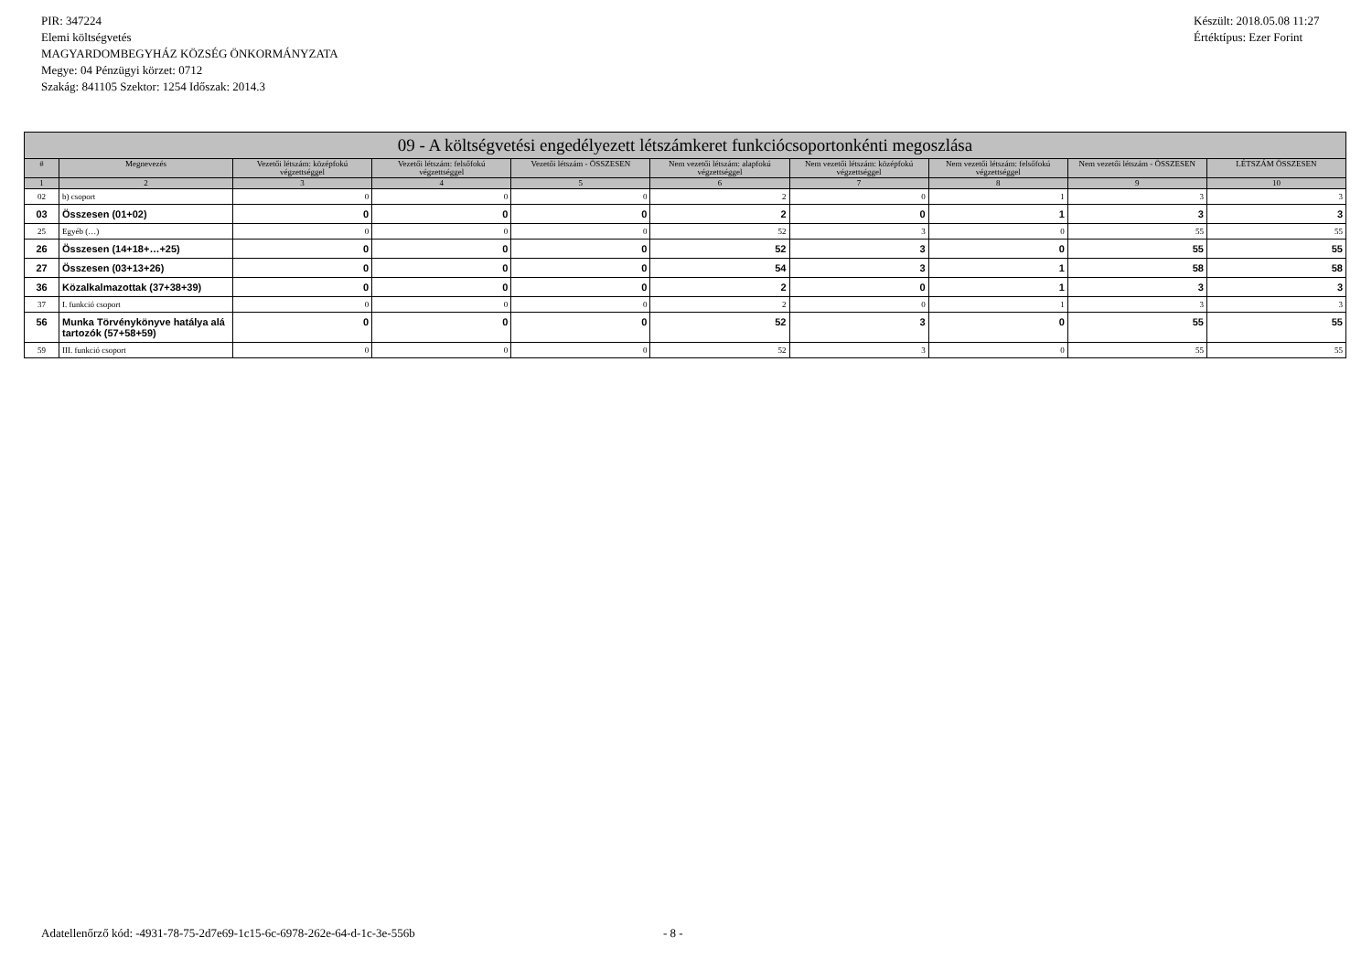PIR: 347224
Elemi költségvetés
MAGYARDOMBEGYHÁZ KÖZSÉG ÖNKORMÁNYZATA
Megye: 04 Pénzügyi körzet: 0712
Szakág: 841105 Szektor: 1254 Időszak: 2014.3
Készült: 2018.05.08 11:27
Értéktípus: Ezer Forint
| 09 - A költségvetési engedélyezett létszámkeret funkciócsoportonkénti megoszlása | | | | | | | | | |
| --- | --- | --- | --- | --- | --- | --- | --- | --- | --- |
| # | Megnevezés | Vezetői létszám: középfokú végzettséggel | Vezetői létszám: felsőfokú végzettséggel | Vezetői létszám - ÖSSZESEN | Nem vezetői létszám: alapfokú végzettséggel | Nem vezetői létszám: középfokú végzettséggel | Nem vezetői létszám: felsőfokú végzettséggel | Nem vezetői létszám - ÖSSZESEN | LÉTSZÁM ÖSSZESEN |
| 1 | 2 | 3 | 4 | 5 | 6 | 7 | 8 | 9 | 10 |
| 02 | b) csoport | 0 | 0 | 0 | 2 | 0 | 1 | 3 | 3 |
| 03 | Összesen (01+02) | 0 | 0 | 0 | 2 | 0 | 1 | 3 | 3 |
| 25 | Egyéb (…) | 0 | 0 | 0 | 52 | 3 | 0 | 55 | 55 |
| 26 | Összesen (14+18+…+25) | 0 | 0 | 0 | 52 | 3 | 0 | 55 | 55 |
| 27 | Összesen (03+13+26) | 0 | 0 | 0 | 54 | 3 | 1 | 58 | 58 |
| 36 | Közalkalmazottak (37+38+39) | 0 | 0 | 0 | 2 | 0 | 1 | 3 | 3 |
| 37 | I. funkció csoport | 0 | 0 | 0 | 2 | 0 | 1 | 3 | 3 |
| 56 | Munka Törvénykönyve hatálya alá tartozók (57+58+59) | 0 | 0 | 0 | 52 | 3 | 0 | 55 | 55 |
| 59 | III. funkció csoport | 0 | 0 | 0 | 52 | 3 | 0 | 55 | 55 |
Adatellenőrző kód: -4931-78-75-2d7e69-1c15-6c-6978-262e-64-d-1c-3e-556b - 8 -